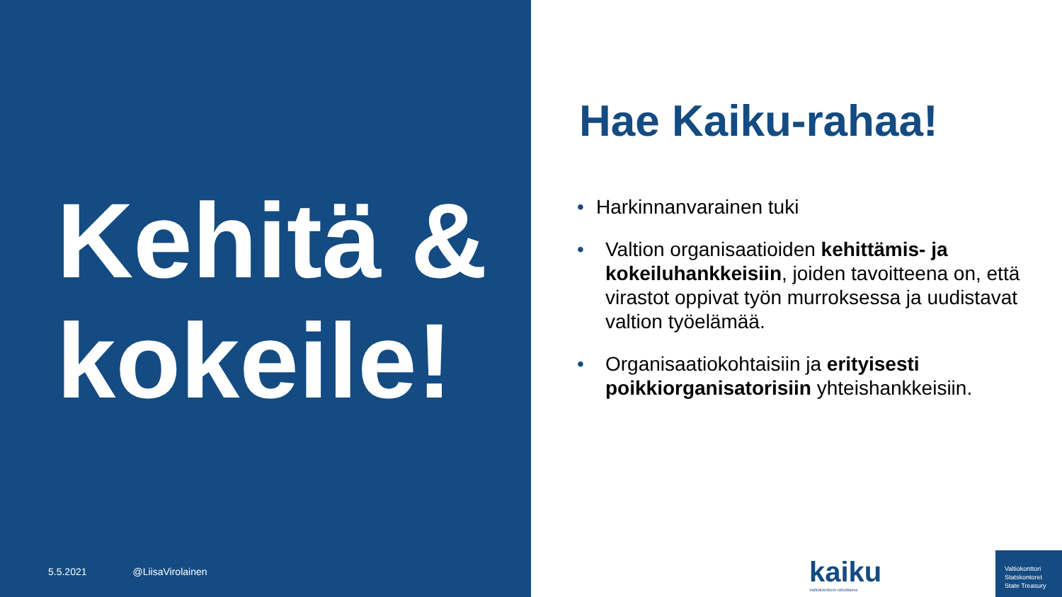Kehitä & kokeile!
5.5.2021 @LiisaVirolainen
Hae Kaiku-rahaa!
• Harkinnanvarainen tuki
• Valtion organisaatioiden kehittämis- ja kokeiluhankkeisiin, joiden tavoitteena on, että virastot oppivat työn murroksessa ja uudistavat valtion työelämää.
• Organisaatiokohtaisiin ja erityisesti poikkiorganisatorisiin yhteishankkeisiin.
kaiku
Valtiokonttorin rahoittama
Valtiokonttori
Statskontoret
State Treasury